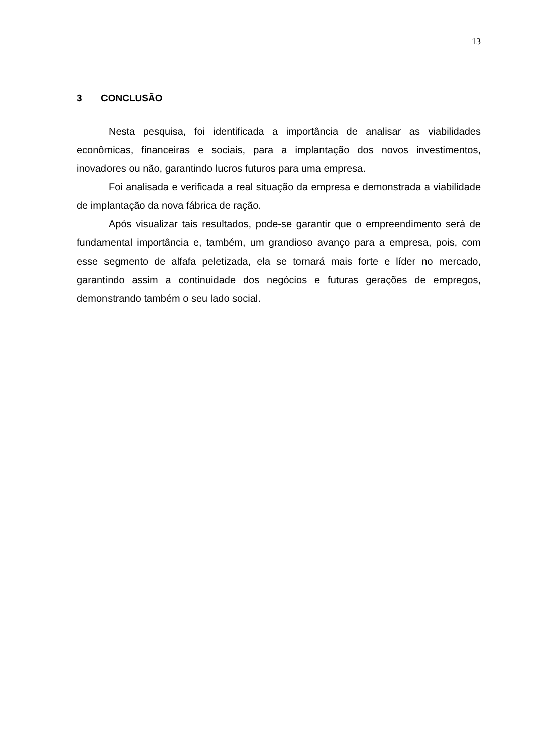13
3 CONCLUSÃO
Nesta pesquisa, foi identificada a importância de analisar as viabilidades econômicas, financeiras e sociais, para a implantação dos novos investimentos, inovadores ou não, garantindo lucros futuros para uma empresa.
Foi analisada e verificada a real situação da empresa e demonstrada a viabilidade de implantação da nova fábrica de ração.
Após visualizar tais resultados, pode-se garantir que o empreendimento será de fundamental importância e, também, um grandioso avanço para a empresa, pois, com esse segmento de alfafa peletizada, ela se tornará mais forte e líder no mercado, garantindo assim a continuidade dos negócios e futuras gerações de empregos, demonstrando também o seu lado social.